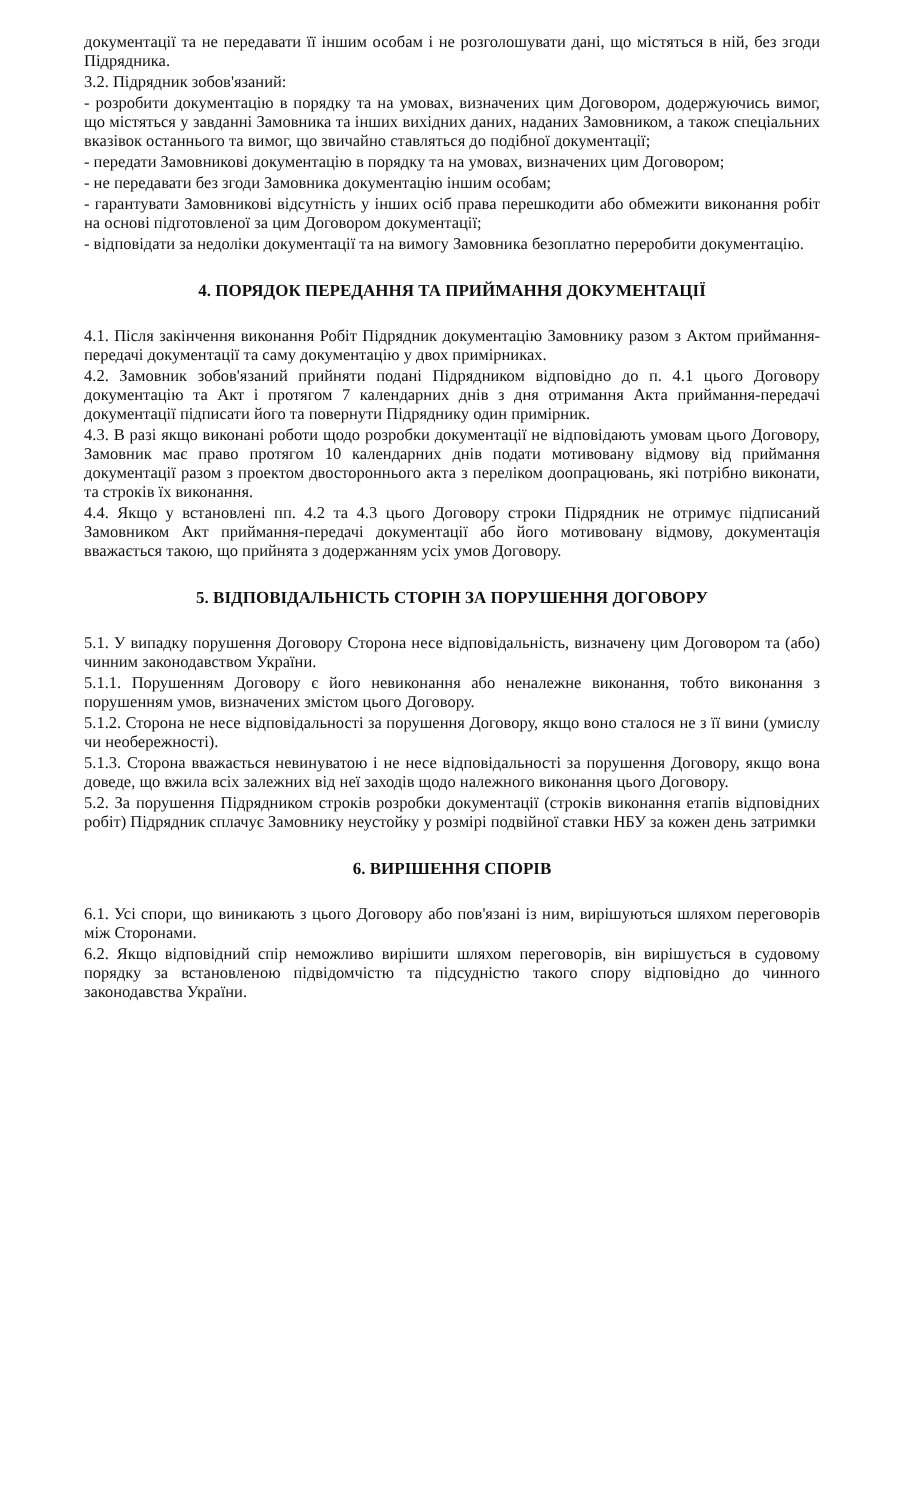документації та не передавати її іншим особам і не розголошувати дані, що містяться в ній, без згоди Підрядника.
3.2. Підрядник зобов'язаний:
- розробити документацію в порядку та на умовах, визначених цим Договором, додержуючись вимог, що містяться у завданні Замовника та інших вихідних даних, наданих Замовником, а також спеціальних вказівок останнього та вимог, що звичайно ставляться до подібної документації;
- передати Замовникові документацію в порядку та на умовах, визначених цим Договором;
- не передавати без згоди Замовника документацію іншим особам;
- гарантувати Замовникові відсутність у інших осіб права перешкодити або обмежити виконання робіт на основі підготовленої за цим Договором документації;
- відповідати за недоліки документації та на вимогу Замовника безоплатно переробити документацію.
4. ПОРЯДОК ПЕРЕДАННЯ ТА ПРИЙМАННЯ ДОКУМЕНТАЦІЇ
4.1. Після закінчення виконання Робіт Підрядник документацію Замовнику разом з Актом приймання-передачі документації та саму документацію у двох примірниках.
4.2. Замовник зобов'язаний прийняти подані Підрядником відповідно до п. 4.1 цього Договору документацію та Акт і протягом 7 календарних днів з дня отримання Акта приймання-передачі документації підписати його та повернути Підряднику один примірник.
4.3. В разі якщо виконані роботи щодо розробки документації не відповідають умовам цього Договору, Замовник має право протягом 10 календарних днів подати мотивовану відмову від приймання документації разом з проектом двостороннього акта з переліком доопрацювань, які потрібно виконати, та строків їх виконання.
4.4. Якщо у встановлені пп. 4.2 та 4.3 цього Договору строки Підрядник не отримує підписаний Замовником Акт приймання-передачі документації або його мотивовану відмову, документація вважається такою, що прийнята з додержанням усіх умов Договору.
5. ВІДПОВІДАЛЬНІСТЬ СТОРІН ЗА ПОРУШЕННЯ ДОГОВОРУ
5.1. У випадку порушення Договору Сторона несе відповідальність, визначену цим Договором та (або) чинним законодавством України.
5.1.1. Порушенням Договору є його невиконання або неналежне виконання, тобто виконання з порушенням умов, визначених змістом цього Договору.
5.1.2. Сторона не несе відповідальності за порушення Договору, якщо воно сталося не з її вини (умислу чи необережності).
5.1.3. Сторона вважається невинуватою і не несе відповідальності за порушення Договору, якщо вона доведе, що вжила всіх залежних від неї заходів щодо належного виконання цього Договору.
5.2. За порушення Підрядником строків розробки документації (строків виконання етапів відповідних робіт) Підрядник сплачує Замовнику неустойку у розмірі подвійної ставки НБУ за кожен день затримки
6. ВИРІШЕННЯ СПОРІВ
6.1. Усі спори, що виникають з цього Договору або пов'язані із ним, вирішуються шляхом переговорів між Сторонами.
6.2. Якщо відповідний спір неможливо вирішити шляхом переговорів, він вирішується в судовому порядку за встановленою підвідомчістю та підсудністю такого спору відповідно до чинного законодавства України.